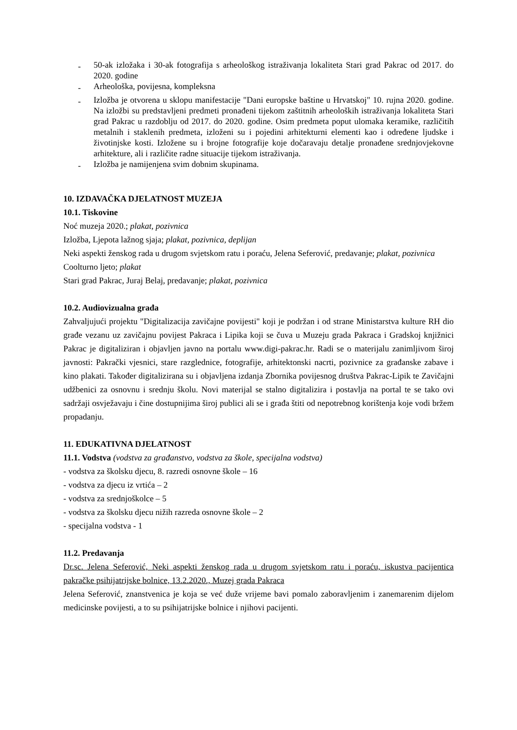- 50-ak izložaka i 30-ak fotografija s arheološkog istraživanja lokaliteta Stari grad Pakrac od 2017. do 2020. godine
- Arheološka, povijesna, kompleksna
- Izložba je otvorena u sklopu manifestacije "Dani europske baštine u Hrvatskoj" 10. rujna 2020. godine. Na izložbi su predstavljeni predmeti pronađeni tijekom zaštitnih arheoloških istraživanja lokaliteta Stari grad Pakrac u razdoblju od 2017. do 2020. godine. Osim predmeta poput ulomaka keramike, različitih metalnih i staklenih predmeta, izloženi su i pojedini arhitekturni elementi kao i određene ljudske i životinjske kosti. Izložene su i brojne fotografije koje dočaravaju detalje pronađene srednjovjekovne arhitekture, ali i različite radne situacije tijekom istraživanja.
- Izložba je namijenjena svim dobnim skupinama.
10. IZDAVAČKA DJELATNOST MUZEJA
10.1. Tiskovine
Noć muzeja 2020.; plakat, pozivnica
Izložba, Ljepota lažnog sjaja; plakat, pozivnica, deplijan
Neki aspekti ženskog rada u drugom svjetskom ratu i poraću, Jelena Seferović, predavanje; plakat, pozivnica
Coolturno ljeto; plakat
Stari grad Pakrac, Juraj Belaj, predavanje; plakat, pozivnica
10.2. Audiovizualna građa
Zahvaljujući projektu "Digitalizacija zavičajne povijesti" koji je podržan i od strane Ministarstva kulture RH dio građe vezanu uz zavičajnu povijest Pakraca i Lipika koji se čuva u Muzeju grada Pakraca i Gradskoj knjižnici Pakrac je digitaliziran i objavljen javno na portalu www.digi-pakrac.hr. Radi se o materijalu zanimljivom široj javnosti: Pakrački vjesnici, stare razglednice, fotografije, arhitektonski nacrti, pozivnice za građanske zabave i kino plakati. Također digitalizirana su i objavljena izdanja Zbornika povijesnog društva Pakrac-Lipik te Zavičajni udžbenici za osnovnu i srednju školu. Novi materijal se stalno digitalizira i postavlja na portal te se tako ovi sadržaji osvježavaju i čine dostupnijima široj publici ali se i građa štiti od nepotrebnog korištenja koje vodi bržem propadanju.
11. EDUKATIVNA DJELATNOST
11.1. Vodstva (vodstva za građanstvo, vodstva za škole, specijalna vodstva)
- vodstva za školsku djecu, 8. razredi osnovne škole – 16
- vodstva za djecu iz vrtića – 2
- vodstva za srednjoškolce – 5
- vodstva za školsku djecu nižih razreda osnovne škole – 2
- specijalna vodstva - 1
11.2. Predavanja
Dr.sc. Jelena Seferović, Neki aspekti ženskog rada u drugom svjetskom ratu i poraću, iskustva pacijentica pakračke psihijatrijske bolnice, 13.2.2020., Muzej grada Pakraca
Jelena Seferović, znanstvenica je koja se već duže vrijeme bavi pomalo zaboravljenim i zanemarenim dijelom medicinske povijesti, a to su psihijatrijske bolnice i njihovi pacijenti.